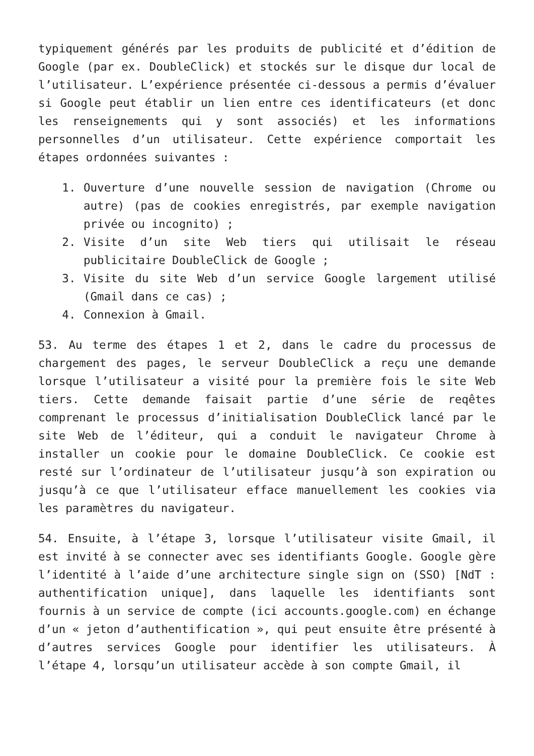typiquement générés par les produits de publicité et d’édition de Google (par ex. DoubleClick) et stockés sur le disque dur local de l’utilisateur. L’expérience présentée ci-dessous a permis d’évaluer si Google peut établir un lien entre ces identificateurs (et donc les renseignements qui y sont associés) et les informations personnelles d’un utilisateur. Cette expérience comportait les étapes ordonnées suivantes :
1. Ouverture d’une nouvelle session de navigation (Chrome ou autre) (pas de cookies enregistrés, par exemple navigation privée ou incognito) ;
2. Visite d’un site Web tiers qui utilisait le réseau publicitaire DoubleClick de Google ;
3. Visite du site Web d’un service Google largement utilisé (Gmail dans ce cas) ;
4. Connexion à Gmail.
53. Au terme des étapes 1 et 2, dans le cadre du processus de chargement des pages, le serveur DoubleClick a reçu une demande lorsque l’utilisateur a visité pour la première fois le site Web tiers. Cette demande faisait partie d’une série de reqêtes comprenant le processus d’initialisation DoubleClick lancé par le site Web de l’éditeur, qui a conduit le navigateur Chrome à installer un cookie pour le domaine DoubleClick. Ce cookie est resté sur l’ordinateur de l’utilisateur jusqu’à son expiration ou jusqu’à ce que l’utilisateur efface manuellement les cookies via les paramètres du navigateur.
54. Ensuite, à l’étape 3, lorsque l’utilisateur visite Gmail, il est invité à se connecter avec ses identifiants Google. Google gère l’identité à l’aide d’une architecture single sign on (SSO) [NdT : authentification unique], dans laquelle les identifiants sont fournis à un service de compte (ici accounts.google.com) en échange d’un « jeton d’authentification », qui peut ensuite être présenté à d’autres services Google pour identifier les utilisateurs. À l’étape 4, lorsqu’un utilisateur accède à son compte Gmail, il